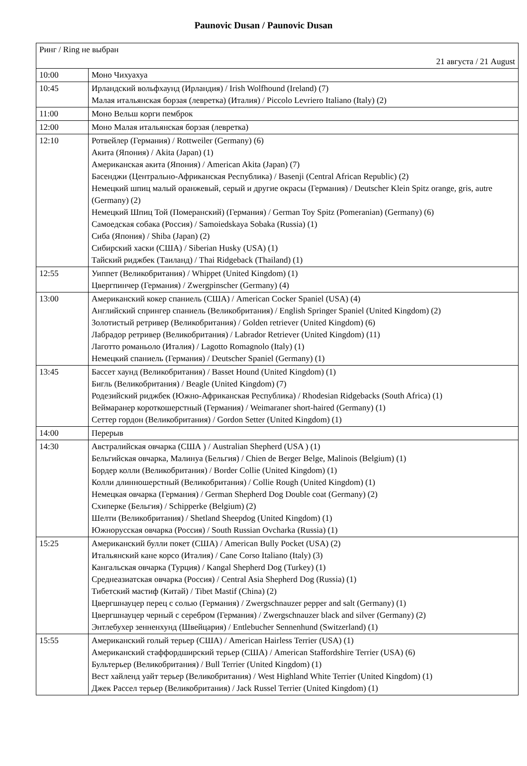Paunovic Dusan / Paunovic Dusan
| Ринг / Ring не выбран 21 августа / 21 August | |
| 10:00 | Моно Чихуахуа |
| 10:45 | Ирландский вольфхаунд (Ирландия) / Irish Wolfhound (Ireland) (7) Малая итальянская борзая (левретка) (Италия) / Piccolo Levriero Italiano (Italy) (2) |
| 11:00 | Моно Вельш корги пемброк |
| 12:00 | Моно Малая итальянская борзая (левретка) |
| 12:10 | Ротвейлер (Германия) / Rottweiler (Germany) (6) Акита (Япония) / Akita (Japan) (1) Американская акита (Япония) / American Akita (Japan) (7) Басенджи (Центрально-Африканская Республика) / Basenji (Central African Republic) (2) Немецкий шпиц малый оранжевый, серый и другие окрасы (Германия) / Deutscher Klein Spitz orange, gris, autre (Germany) (2) Немецкий Шпиц Той (Померанский) (Германия) / German Toy Spitz (Pomeranian) (Germany) (6) Самоедская собака (Россия) / Samoiedskaya Sobaka (Russia) (1) Сиба (Япония) / Shiba (Japan) (2) Сибирский хаски (США) / Siberian Husky (USA) (1) Тайский риджбек (Таиланд) / Thai Ridgeback (Thailand) (1) |
| 12:55 | Уиппет (Великобритания) / Whippet (United Kingdom) (1) Цвергпинчер (Германия) / Zwergpinscher (Germany) (4) |
| 13:00 | Американский кокер спаниель (США) / American Cocker Spaniel (USA) (4) Английский спрингер спаниель (Великобритания) / English Springer Spaniel (United Kingdom) (2) Золотистый ретривер (Великобритания) / Golden retriever (United Kingdom) (6) Лабрадор ретривер (Великобритания) / Labrador Retriever (United Kingdom) (11) Лаготто романьоло (Италия) / Lagotto Romagnolo (Italy) (1) Немецкий спаниель (Германия) / Deutscher Spaniel (Germany) (1) |
| 13:45 | Бассет хаунд (Великобритания) / Basset Hound (United Kingdom) (1) Бигль (Великобритания) / Beagle (United Kingdom) (7) Родезийский риджбек (Южно-Африканская Республика) / Rhodesian Ridgebacks (South Africa) (1) Веймаранер короткошерстный (Германия) / Weimaraner short-haired (Germany) (1) Сеттер гордон (Великобритания) / Gordon Setter (United Kingdom) (1) |
| 14:00 | Перерыв |
| 14:30 | Австралийская овчарка (США ) / Australian Shepherd (USA ) (1) Бельгийская овчарка, Малинуа (Бельгия) / Chien de Berger Belge, Malinois (Belgium) (1) Бордер колли (Великобритания) / Border Collie (United Kingdom) (1) Колли длинношерстный (Великобритания) / Collie Rough (United Kingdom) (1) Немецкая овчарка (Германия) / German Shepherd Dog Double coat (Germany) (2) Схиперке (Бельгия) / Schipperke (Belgium) (2) Шелти (Великобритания) / Shetland Sheepdog (United Kingdom) (1) Южнорусская овчарка (Россия) / South Russian Ovcharka (Russia) (1) |
| 15:25 | Американский булли покет (США) / American Bully Pocket (USA) (2) Итальянский кане корсо (Италия) / Cane Corso Italiano (Italy) (3) Кангальская овчарка (Турция) / Kangal Shepherd Dog (Turkey) (1) Среднеазиатская овчарка (Россия) / Central Asia Shepherd Dog (Russia) (1) Тибетский мастиф (Китай) / Tibet Mastif (China) (2) Цвергшнауцер перец с солью (Германия) / Zwergschnauzer pepper and salt (Germany) (1) Цвергшнауцер черный с серебром (Германия) / Zwergschnauzer black and silver (Germany) (2) Энтлебухер зенненхунд (Швейцария) / Entlebucher Sennenhund (Switzerland) (1) |
| 15:55 | Американский голый терьер (США) / American Hairless Terrier (USA) (1) Американский стаффордширский терьер (США) / American Staffordshire Terrier (USA) (6) Бультерьер (Великобритания) / Bull Terrier (United Kingdom) (1) Вест хайленд уайт терьер (Великобритания) / West Highland White Terrier (United Kingdom) (1) Джек Рассел терьер (Великобритания) / Jack Russel Terrier (United Kingdom) (1) |